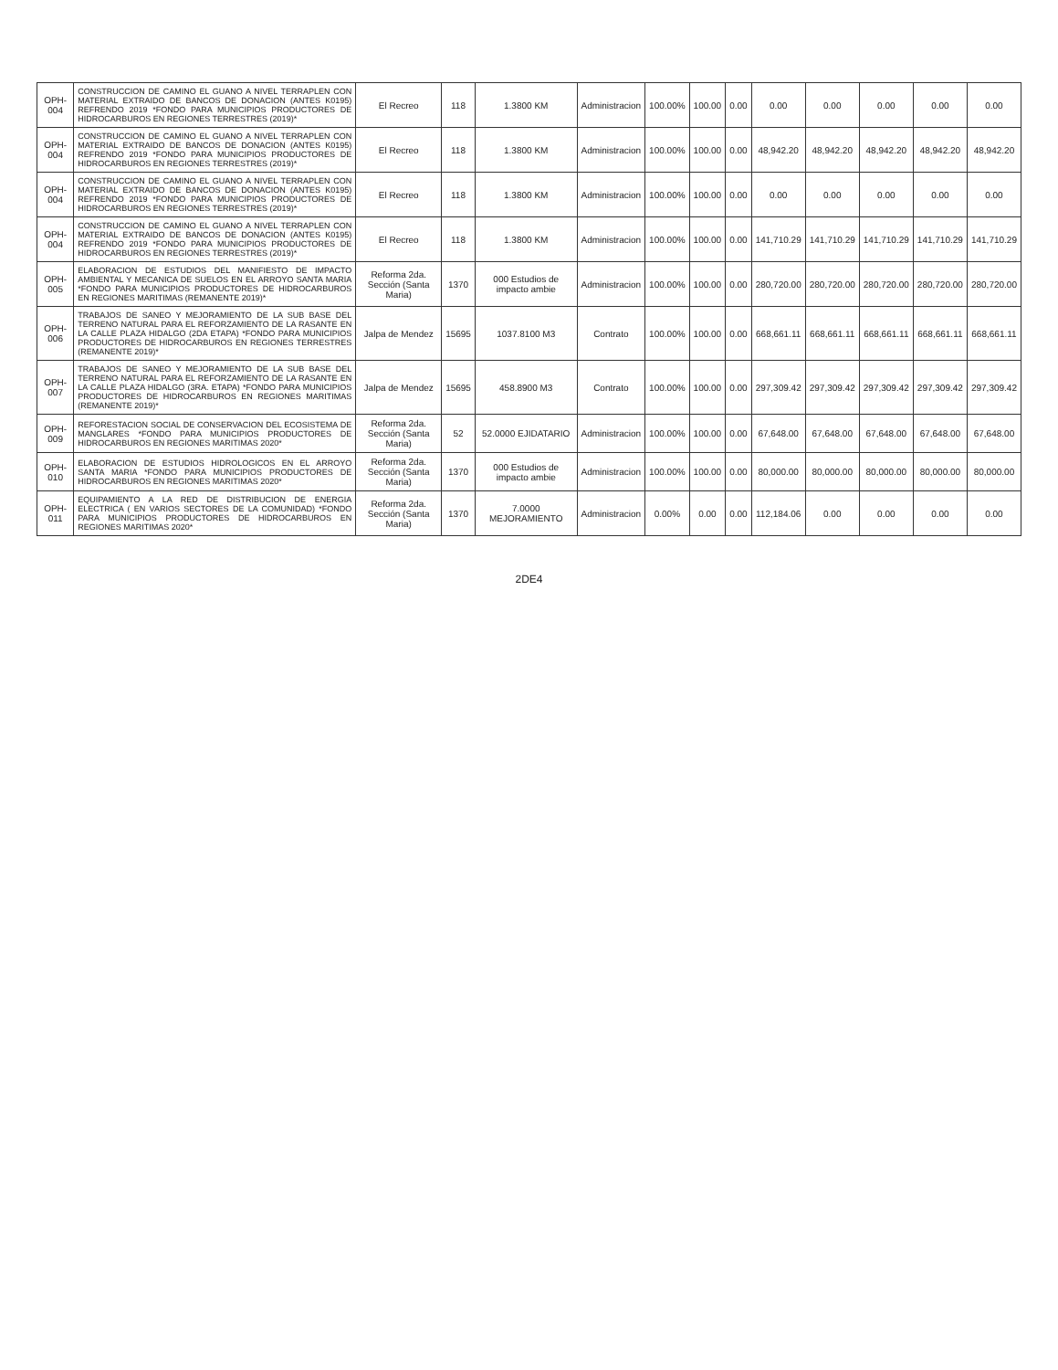| OPH-004 | CONSTRUCCION DE CAMINO EL GUANO A NIVEL TERRAPLEN CON MATERIAL EXTRAIDO DE BANCOS DE DONACION (ANTES K0195) REFRENDO 2019 *FONDO PARA MUNICIPIOS PRODUCTORES DE HIDROCARBUROS EN REGIONES TERRESTRES (2019)* | El Recreo | 118 | 1.3800 KM | Administracion | 100.00% | 100.00 | 0.00 | 0.00 | 0.00 | 0.00 | 0.00 | 0.00 |
| OPH-004 | CONSTRUCCION DE CAMINO EL GUANO A NIVEL TERRAPLEN CON MATERIAL EXTRAIDO DE BANCOS DE DONACION (ANTES K0195) REFRENDO 2019 *FONDO PARA MUNICIPIOS PRODUCTORES DE HIDROCARBUROS EN REGIONES TERRESTRES (2019)* | El Recreo | 118 | 1.3800 KM | Administracion | 100.00% | 100.00 | 0.00 | 48,942.20 | 48,942.20 | 48,942.20 | 48,942.20 | 48,942.20 |
| OPH-004 | CONSTRUCCION DE CAMINO EL GUANO A NIVEL TERRAPLEN CON MATERIAL EXTRAIDO DE BANCOS DE DONACION (ANTES K0195) REFRENDO 2019 *FONDO PARA MUNICIPIOS PRODUCTORES DE HIDROCARBUROS EN REGIONES TERRESTRES (2019)* | El Recreo | 118 | 1.3800 KM | Administracion | 100.00% | 100.00 | 0.00 | 0.00 | 0.00 | 0.00 | 0.00 | 0.00 |
| OPH-004 | CONSTRUCCION DE CAMINO EL GUANO A NIVEL TERRAPLEN CON MATERIAL EXTRAIDO DE BANCOS DE DONACION (ANTES K0195) REFRENDO 2019 *FONDO PARA MUNICIPIOS PRODUCTORES DE HIDROCARBUROS EN REGIONES TERRESTRES (2019)* | El Recreo | 118 | 1.3800 KM | Administracion | 100.00% | 100.00 | 0.00 | 141,710.29 | 141,710.29 | 141,710.29 | 141,710.29 | 141,710.29 |
| OPH-005 | ELABORACION DE ESTUDIOS DEL MANIFIESTO DE IMPACTO AMBIENTAL Y MECANICA DE SUELOS EN EL ARROYO SANTA MARIA *FONDO PARA MUNICIPIOS PRODUCTORES DE HIDROCARBUROS EN REGIONES MARITIMAS (REMANENTE 2019)* | Reforma 2da. Sección (Santa Maria) | 1370 | 000 Estudios de impacto ambie | Administracion | 100.00% | 100.00 | 0.00 | 280,720.00 | 280,720.00 | 280,720.00 | 280,720.00 | 280,720.00 |
| OPH-006 | TRABAJOS DE SANEO Y MEJORAMIENTO DE LA SUB BASE DEL TERRENO NATURAL PARA EL REFORZAMIENTO DE LA RASANTE EN LA CALLE PLAZA HIDALGO (2DA ETAPA) *FONDO PARA MUNICIPIOS PRODUCTORES DE HIDROCARBUROS EN REGIONES TERRESTRES (REMANENTE 2019)* | Jalpa de Mendez | 15695 | 1037.8100 M3 | Contrato | 100.00% | 100.00 | 0.00 | 668,661.11 | 668,661.11 | 668,661.11 | 668,661.11 | 668,661.11 |
| OPH-007 | TRABAJOS DE SANEO Y MEJORAMIENTO DE LA SUB BASE DEL TERRENO NATURAL PARA EL REFORZAMIENTO DE LA RASANTE EN LA CALLE PLAZA HIDALGO (3RA. ETAPA) *FONDO PARA MUNICIPIOS PRODUCTORES DE HIDROCARBUROS EN REGIONES MARITIMAS (REMANENTE 2019)* | Jalpa de Mendez | 15695 | 458.8900 M3 | Contrato | 100.00% | 100.00 | 0.00 | 297,309.42 | 297,309.42 | 297,309.42 | 297,309.42 | 297,309.42 |
| OPH-009 | REFORESTACION SOCIAL DE CONSERVACION DEL ECOSISTEMA DE MANGLARES *FONDO PARA MUNICIPIOS PRODUCTORES DE HIDROCARBUROS EN REGIONES MARITIMAS 2020* | Reforma 2da. Sección (Santa Maria) | 52 | 52.0000 EJIDATARIO | Administracion | 100.00% | 100.00 | 0.00 | 67,648.00 | 67,648.00 | 67,648.00 | 67,648.00 | 67,648.00 |
| OPH-010 | ELABORACION DE ESTUDIOS HIDROLOGICOS EN EL ARROYO SANTA MARIA *FONDO PARA MUNICIPIOS PRODUCTORES DE HIDROCARBUROS EN REGIONES MARITIMAS 2020* | Reforma 2da. Sección (Santa Maria) | 1370 | 000 Estudios de impacto ambie | Administracion | 100.00% | 100.00 | 0.00 | 80,000.00 | 80,000.00 | 80,000.00 | 80,000.00 | 80,000.00 |
| OPH-011 | EQUIPAMIENTO A LA RED DE DISTRIBUCION DE ENERGIA ELECTRICA ( EN VARIOS SECTORES DE LA COMUNIDAD) *FONDO PARA MUNICIPIOS PRODUCTORES DE HIDROCARBUROS EN REGIONES MARITIMAS 2020* | Reforma 2da. Sección (Santa Maria) | 1370 | 7.0000 MEJORAMIENTO | Administracion | 0.00% | 0.00 | 0.00 | 112,184.06 | 0.00 | 0.00 | 0.00 | 0.00 |
2DE4